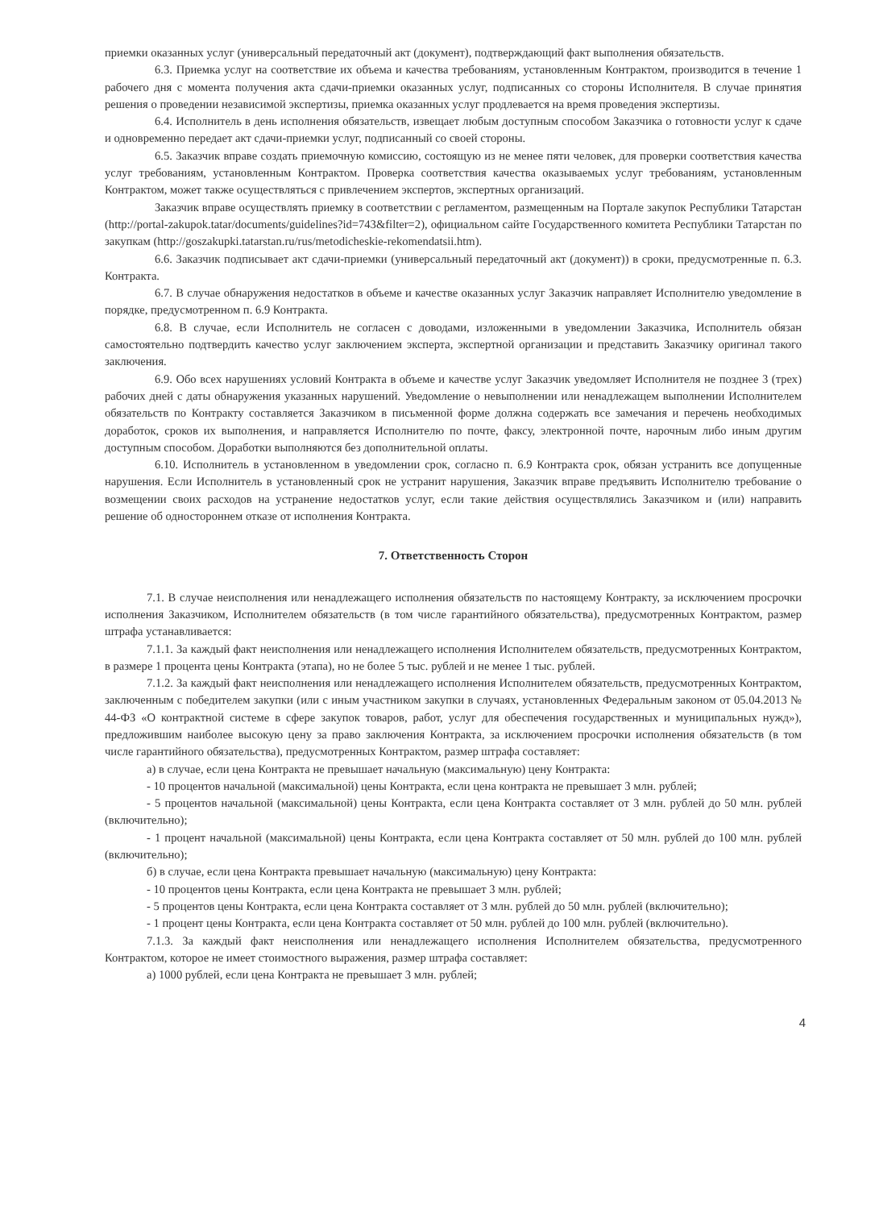приемки оказанных услуг (универсальный передаточный акт (документ), подтверждающий факт выполнения обязательств.
6.3. Приемка услуг на соответствие их объема и качества требованиям, установленным Контрактом, производится в течение 1 рабочего дня с момента получения акта сдачи-приемки оказанных услуг, подписанных со стороны Исполнителя. В случае принятия решения о проведении независимой экспертизы, приемка оказанных услуг продлевается на время проведения экспертизы.
6.4. Исполнитель в день исполнения обязательств, извещает любым доступным способом Заказчика о готовности услуг к сдаче и одновременно передает акт сдачи-приемки услуг, подписанный со своей стороны.
6.5. Заказчик вправе создать приемочную комиссию, состоящую из не менее пяти человек, для проверки соответствия качества услуг требованиям, установленным Контрактом. Проверка соответствия качества оказываемых услуг требованиям, установленным Контрактом, может также осуществляться с привлечением экспертов, экспертных организаций.
Заказчик вправе осуществлять приемку в соответствии с регламентом, размещенным на Портале закупок Республики Татарстан (http://portal-zakupok.tatar/documents/guidelines?id=743&filter=2), официальном сайте Государственного комитета Республики Татарстан по закупкам (http://goszakupki.tatarstan.ru/rus/metodicheskie-rekomendatsii.htm).
6.6. Заказчик подписывает акт сдачи-приемки (универсальный передаточный акт (документ)) в сроки, предусмотренные п. 6.3. Контракта.
6.7. В случае обнаружения недостатков в объеме и качестве оказанных услуг Заказчик направляет Исполнителю уведомление в порядке, предусмотренном п. 6.9 Контракта.
6.8. В случае, если Исполнитель не согласен с доводами, изложенными в уведомлении Заказчика, Исполнитель обязан самостоятельно подтвердить качество услуг заключением эксперта, экспертной организации и представить Заказчику оригинал такого заключения.
6.9. Обо всех нарушениях условий Контракта в объеме и качестве услуг Заказчик уведомляет Исполнителя не позднее 3 (трех) рабочих дней с даты обнаружения указанных нарушений. Уведомление о невыполнении или ненадлежащем выполнении Исполнителем обязательств по Контракту составляется Заказчиком в письменной форме должна содержать все замечания и перечень необходимых доработок, сроков их выполнения, и направляется Исполнителю по почте, факсу, электронной почте, нарочным либо иным другим доступным способом. Доработки выполняются без дополнительной оплаты.
6.10. Исполнитель в установленном в уведомлении срок, согласно п. 6.9 Контракта срок, обязан устранить все допущенные нарушения. Если Исполнитель в установленный срок не устранит нарушения, Заказчик вправе предъявить Исполнителю требование о возмещении своих расходов на устранение недостатков услуг, если такие действия осуществлялись Заказчиком и (или) направить решение об одностороннем отказе от исполнения Контракта.
7. Ответственность Сторон
7.1. В случае неисполнения или ненадлежащего исполнения обязательств по настоящему Контракту, за исключением просрочки исполнения Заказчиком, Исполнителем обязательств (в том числе гарантийного обязательства), предусмотренных Контрактом, размер штрафа устанавливается:
7.1.1. За каждый факт неисполнения или ненадлежащего исполнения Исполнителем обязательств, предусмотренных Контрактом, в размере 1 процента цены Контракта (этапа), но не более 5 тыс. рублей и не менее 1 тыс. рублей.
7.1.2. За каждый факт неисполнения или ненадлежащего исполнения Исполнителем обязательств, предусмотренных Контрактом, заключенным с победителем закупки (или с иным участником закупки в случаях, установленных Федеральным законом от 05.04.2013 № 44-ФЗ «О контрактной системе в сфере закупок товаров, работ, услуг для обеспечения государственных и муниципальных нужд»), предложившим наиболее высокую цену за право заключения Контракта, за исключением просрочки исполнения обязательств (в том числе гарантийного обязательства), предусмотренных Контрактом, размер штрафа составляет:
а) в случае, если цена Контракта не превышает начальную (максимальную) цену Контракта:
- 10 процентов начальной (максимальной) цены Контракта, если цена контракта не превышает 3 млн. рублей;
- 5 процентов начальной (максимальной) цены Контракта, если цена Контракта составляет от 3 млн. рублей до 50 млн. рублей (включительно);
- 1 процент начальной (максимальной) цены Контракта, если цена Контракта составляет от 50 млн. рублей до 100 млн. рублей (включительно);
б) в случае, если цена Контракта превышает начальную (максимальную) цену Контракта:
- 10 процентов цены Контракта, если цена Контракта не превышает 3 млн. рублей;
- 5 процентов цены Контракта, если цена Контракта составляет от 3 млн. рублей до 50 млн. рублей (включительно);
- 1 процент цены Контракта, если цена Контракта составляет от 50 млн. рублей до 100 млн. рублей (включительно).
7.1.3. За каждый факт неисполнения или ненадлежащего исполнения Исполнителем обязательства, предусмотренного Контрактом, которое не имеет стоимостного выражения, размер штрафа составляет:
а) 1000 рублей, если цена Контракта не превышает 3 млн. рублей;
4